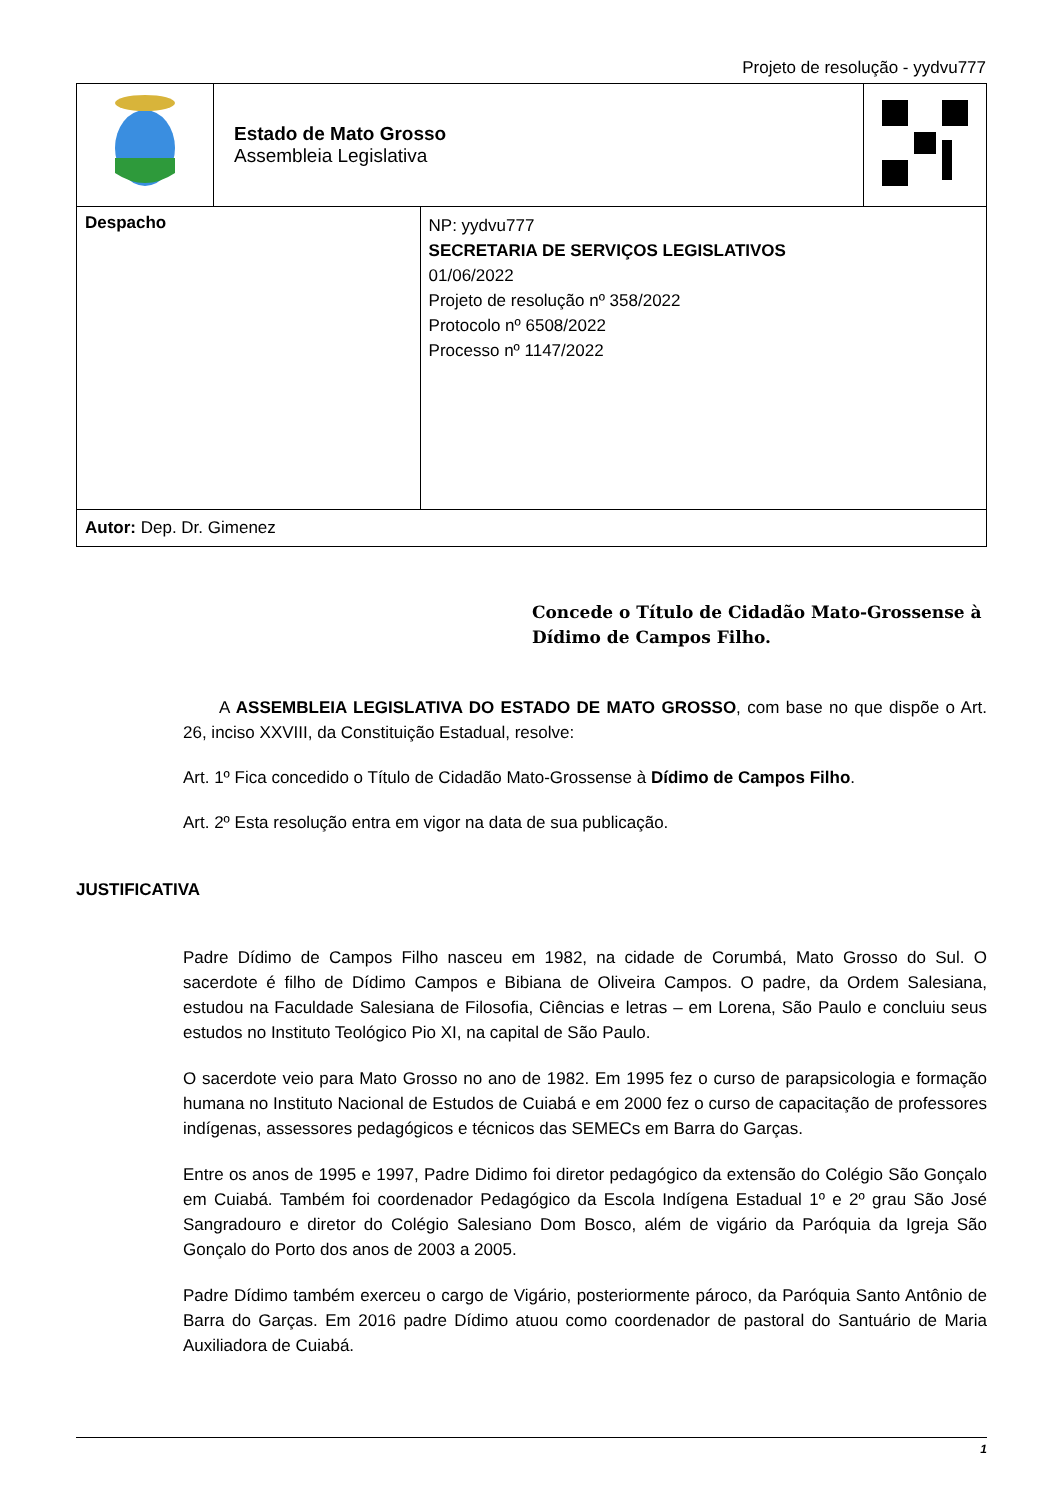Projeto de resolução - yydvu777
| | Estado de Mato Grosso Assembleia Legislativa | | |
| Despacho | | NP: yydvu777 SECRETARIA DE SERVIÇOS LEGISLATIVOS 01/06/2022 Projeto de resolução nº 358/2022 Protocolo nº 6508/2022 Processo nº 1147/2022 | |
| Autor: Dep. Dr. Gimenez | | | |
Concede o Título de Cidadão Mato-Grossense à Dídimo de Campos Filho.
A ASSEMBLEIA LEGISLATIVA DO ESTADO DE MATO GROSSO, com base no que dispõe o Art. 26, inciso XXVIII, da Constituição Estadual, resolve:
Art. 1º Fica concedido o Título de Cidadão Mato-Grossense à Dídimo de Campos Filho.
Art. 2º Esta resolução entra em vigor na data de sua publicação.
JUSTIFICATIVA
Padre Dídimo de Campos Filho nasceu em 1982, na cidade de Corumbá, Mato Grosso do Sul. O sacerdote é filho de Dídimo Campos e Bibiana de Oliveira Campos. O padre, da Ordem Salesiana, estudou na Faculdade Salesiana de Filosofia, Ciências e letras – em Lorena, São Paulo e concluiu seus estudos no Instituto Teológico Pio XI, na capital de São Paulo.
O sacerdote veio para Mato Grosso no ano de 1982. Em 1995 fez o curso de parapsicologia e formação humana no Instituto Nacional de Estudos de Cuiabá e em 2000 fez o curso de capacitação de professores indígenas, assessores pedagógicos e técnicos das SEMECs em Barra do Garças.
Entre os anos de 1995 e 1997, Padre Didimo foi diretor pedagógico da extensão do Colégio São Gonçalo em Cuiabá. Também foi coordenador Pedagógico da Escola Indígena Estadual 1º e 2º grau São José Sangradouro e diretor do Colégio Salesiano Dom Bosco, além de vigário da Paróquia da Igreja São Gonçalo do Porto dos anos de 2003 a 2005.
Padre Dídimo também exerceu o cargo de Vigário, posteriormente pároco, da Paróquia Santo Antônio de Barra do Garças. Em 2016 padre Dídimo atuou como coordenador de pastoral do Santuário de Maria Auxiliadora de Cuiabá.
1